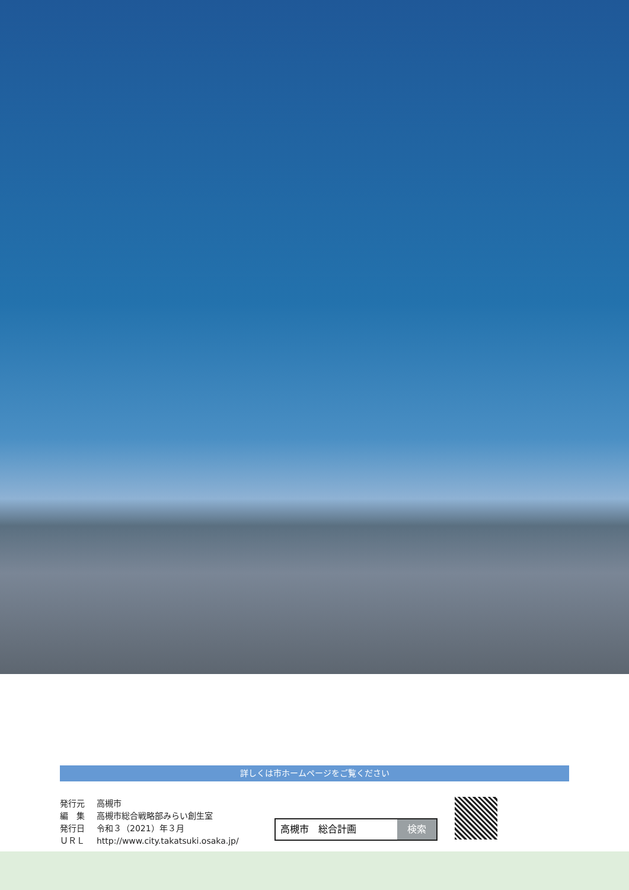詳しくは市ホームページをご覧ください
| 発行元 | 高槻市 |
| 編 集 | 高槻市総合戦略部みらい創生室 |
| 発行日 | 令和３（2021）年３月 |
| ＵＲＬ | http://www.city.takatsuki.osaka.jp/ |
高槻市　総合計画 検索